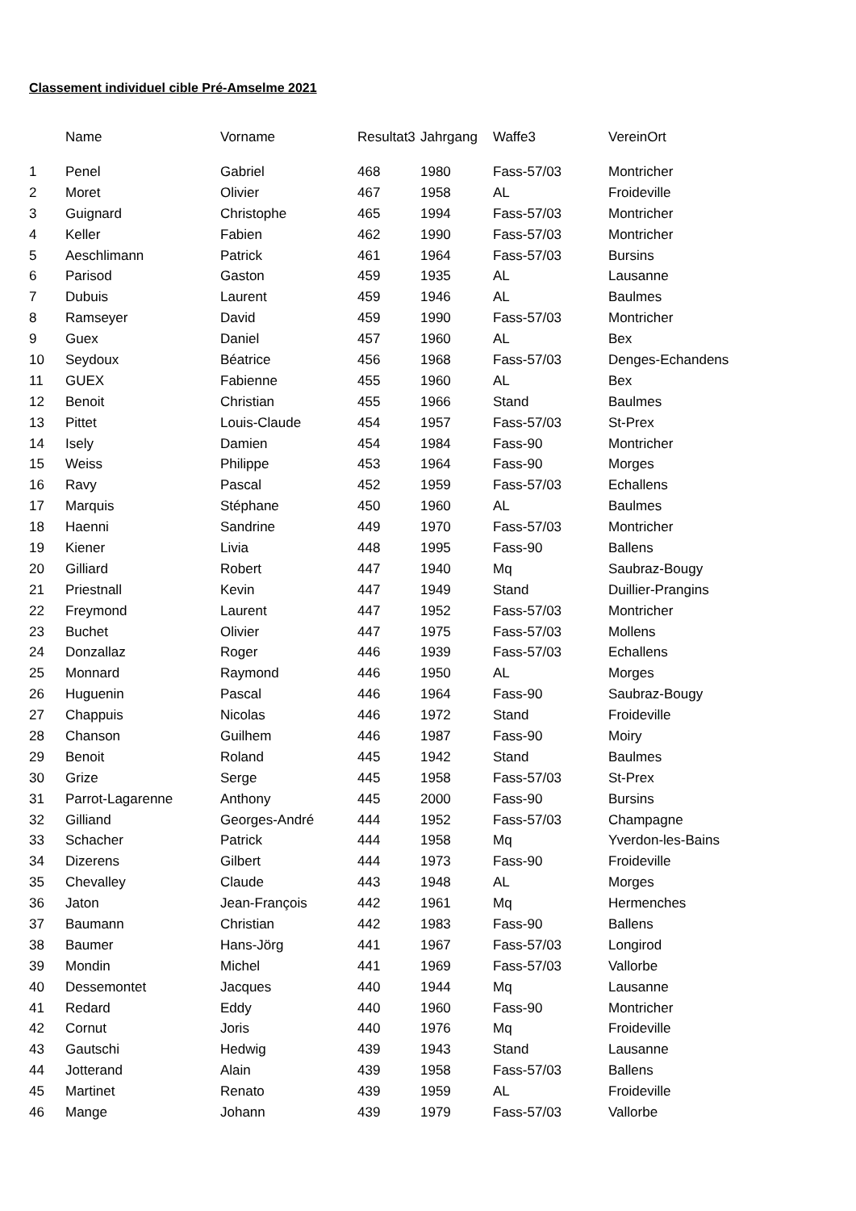Classement individuel cible Pré-Amselme 2021
| | Name | Vorname | Resultat3 | Jahrgang | Waffe3 | VereinOrt |
| --- | --- | --- | --- | --- | --- | --- |
| 1 | Penel | Gabriel | 468 | 1980 | Fass-57/03 | Montricher |
| 2 | Moret | Olivier | 467 | 1958 | AL | Froideville |
| 3 | Guignard | Christophe | 465 | 1994 | Fass-57/03 | Montricher |
| 4 | Keller | Fabien | 462 | 1990 | Fass-57/03 | Montricher |
| 5 | Aeschlimann | Patrick | 461 | 1964 | Fass-57/03 | Bursins |
| 6 | Parisod | Gaston | 459 | 1935 | AL | Lausanne |
| 7 | Dubuis | Laurent | 459 | 1946 | AL | Baulmes |
| 8 | Ramseyer | David | 459 | 1990 | Fass-57/03 | Montricher |
| 9 | Guex | Daniel | 457 | 1960 | AL | Bex |
| 10 | Seydoux | Béatrice | 456 | 1968 | Fass-57/03 | Denges-Echandens |
| 11 | GUEX | Fabienne | 455 | 1960 | AL | Bex |
| 12 | Benoit | Christian | 455 | 1966 | Stand | Baulmes |
| 13 | Pittet | Louis-Claude | 454 | 1957 | Fass-57/03 | St-Prex |
| 14 | Isely | Damien | 454 | 1984 | Fass-90 | Montricher |
| 15 | Weiss | Philippe | 453 | 1964 | Fass-90 | Morges |
| 16 | Ravy | Pascal | 452 | 1959 | Fass-57/03 | Echallens |
| 17 | Marquis | Stéphane | 450 | 1960 | AL | Baulmes |
| 18 | Haenni | Sandrine | 449 | 1970 | Fass-57/03 | Montricher |
| 19 | Kiener | Livia | 448 | 1995 | Fass-90 | Ballens |
| 20 | Gilliard | Robert | 447 | 1940 | Mq | Saubraz-Bougy |
| 21 | Priestnall | Kevin | 447 | 1949 | Stand | Duillier-Prangins |
| 22 | Freymond | Laurent | 447 | 1952 | Fass-57/03 | Montricher |
| 23 | Buchet | Olivier | 447 | 1975 | Fass-57/03 | Mollens |
| 24 | Donzallaz | Roger | 446 | 1939 | Fass-57/03 | Echallens |
| 25 | Monnard | Raymond | 446 | 1950 | AL | Morges |
| 26 | Huguenin | Pascal | 446 | 1964 | Fass-90 | Saubraz-Bougy |
| 27 | Chappuis | Nicolas | 446 | 1972 | Stand | Froideville |
| 28 | Chanson | Guilhem | 446 | 1987 | Fass-90 | Moiry |
| 29 | Benoit | Roland | 445 | 1942 | Stand | Baulmes |
| 30 | Grize | Serge | 445 | 1958 | Fass-57/03 | St-Prex |
| 31 | Parrot-Lagarenne | Anthony | 445 | 2000 | Fass-90 | Bursins |
| 32 | Gilliand | Georges-André | 444 | 1952 | Fass-57/03 | Champagne |
| 33 | Schacher | Patrick | 444 | 1958 | Mq | Yverdon-les-Bains |
| 34 | Dizerens | Gilbert | 444 | 1973 | Fass-90 | Froideville |
| 35 | Chevalley | Claude | 443 | 1948 | AL | Morges |
| 36 | Jaton | Jean-François | 442 | 1961 | Mq | Hermenches |
| 37 | Baumann | Christian | 442 | 1983 | Fass-90 | Ballens |
| 38 | Baumer | Hans-Jörg | 441 | 1967 | Fass-57/03 | Longirod |
| 39 | Mondin | Michel | 441 | 1969 | Fass-57/03 | Vallorbe |
| 40 | Dessemontet | Jacques | 440 | 1944 | Mq | Lausanne |
| 41 | Redard | Eddy | 440 | 1960 | Fass-90 | Montricher |
| 42 | Cornut | Joris | 440 | 1976 | Mq | Froideville |
| 43 | Gautschi | Hedwig | 439 | 1943 | Stand | Lausanne |
| 44 | Jotterand | Alain | 439 | 1958 | Fass-57/03 | Ballens |
| 45 | Martinet | Renato | 439 | 1959 | AL | Froideville |
| 46 | Mange | Johann | 439 | 1979 | Fass-57/03 | Vallorbe |